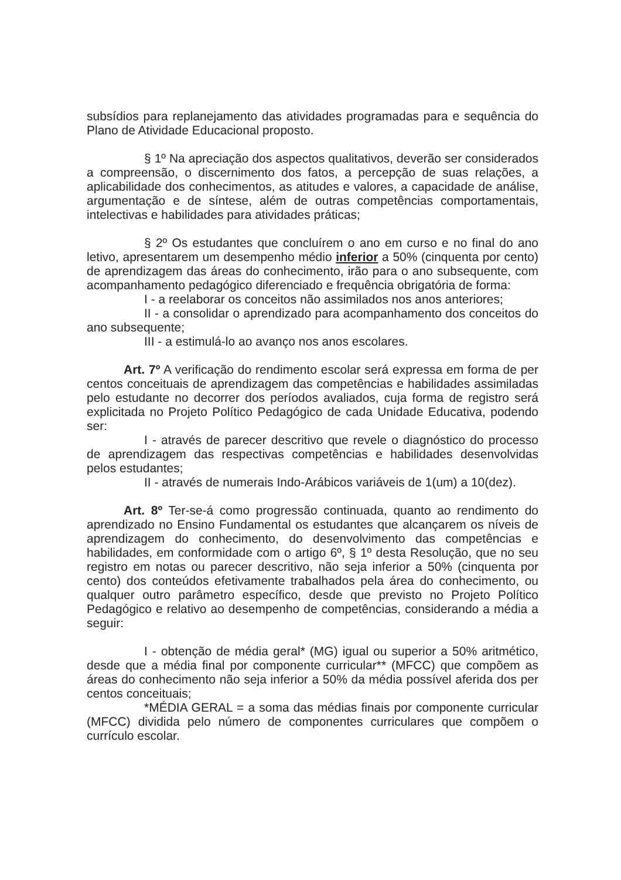subsídios para replanejamento das atividades programadas para e sequência do Plano de Atividade Educacional proposto.
§ 1º Na apreciação dos aspectos qualitativos, deverão ser considerados a compreensão, o discernimento dos fatos, a percepção de suas relações, a aplicabilidade dos conhecimentos, as atitudes e valores, a capacidade de análise, argumentação e de síntese, além de outras competências comportamentais, intelectivas e habilidades para atividades práticas;
§ 2º Os estudantes que concluírem o ano em curso e no final do ano letivo, apresentarem um desempenho médio inferior a 50% (cinquenta por cento) de aprendizagem das áreas do conhecimento, irão para o ano subsequente, com acompanhamento pedagógico diferenciado e frequência obrigatória de forma:
I - a reelaborar os conceitos não assimilados nos anos anteriores;
II - a consolidar o aprendizado para acompanhamento dos conceitos do ano subsequente;
III - a estimulá-lo ao avanço nos anos escolares.
Art. 7º A verificação do rendimento escolar será expressa em forma de per centos conceituais de aprendizagem das competências e habilidades assimiladas pelo estudante no decorrer dos períodos avaliados, cuja forma de registro será explicitada no Projeto Político Pedagógico de cada Unidade Educativa, podendo ser:
I - através de parecer descritivo que revele o diagnóstico do processo de aprendizagem das respectivas competências e habilidades desenvolvidas pelos estudantes;
II - através de numerais Indo-Arábicos variáveis de 1(um) a 10(dez).
Art. 8º Ter-se-á como progressão continuada, quanto ao rendimento do aprendizado no Ensino Fundamental os estudantes que alcançarem os níveis de aprendizagem do conhecimento, do desenvolvimento das competências e habilidades, em conformidade com o artigo 6º, § 1º desta Resolução, que no seu registro em notas ou parecer descritivo, não seja inferior a 50% (cinquenta por cento) dos conteúdos efetivamente trabalhados pela área do conhecimento, ou qualquer outro parâmetro específico, desde que previsto no Projeto Político Pedagógico e relativo ao desempenho de competências, considerando a média a seguir:
I - obtenção de média geral* (MG) igual ou superior a 50% aritmético, desde que a média final por componente curricular** (MFCC) que compõem as áreas do conhecimento não seja inferior a 50% da média possível aferida dos per centos conceituais;
*MÉDIA GERAL = a soma das médias finais por componente curricular (MFCC) dividida pelo número de componentes curriculares que compõem o currículo escolar.